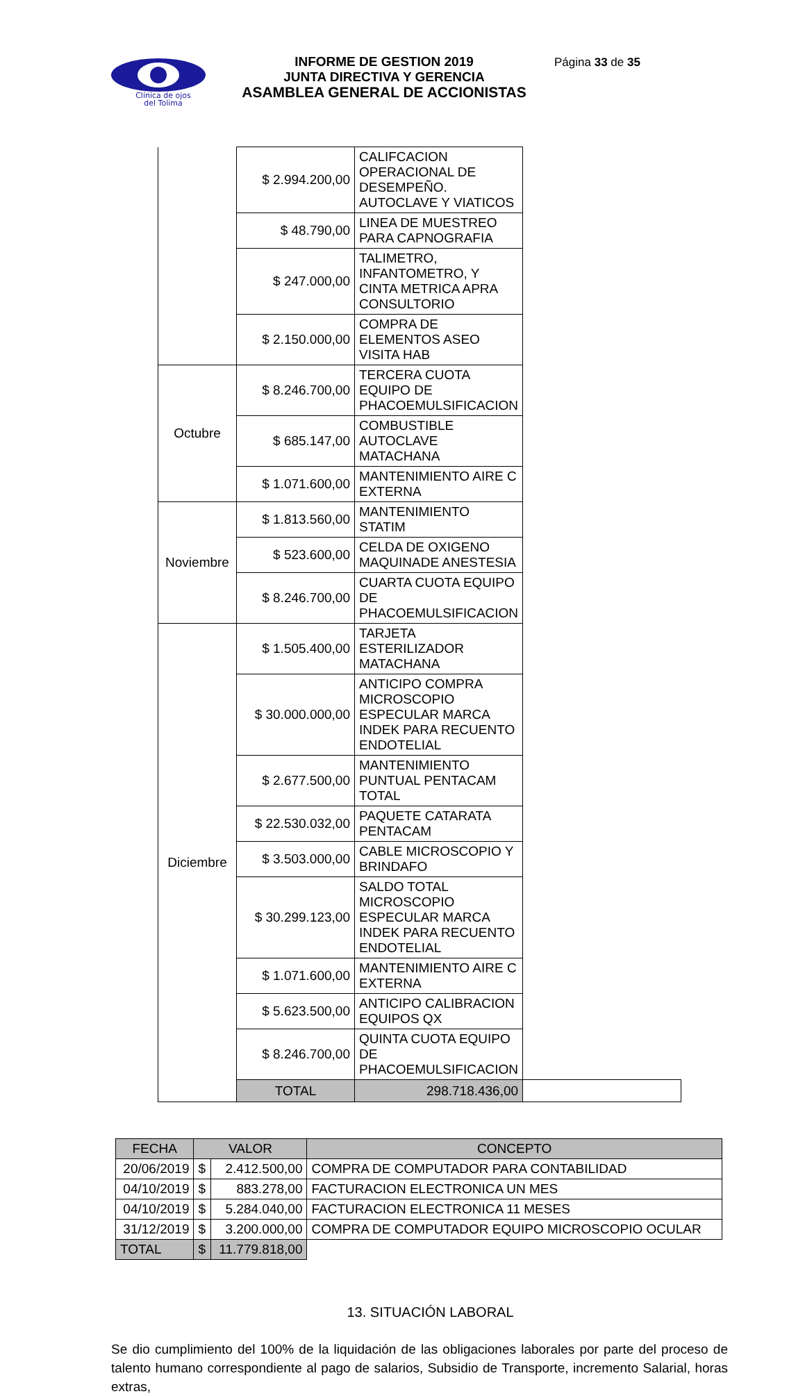Clínica de ojos
del Tolima
INFORME DE GESTION 2019
JUNTA DIRECTIVA Y GERENCIA
ASAMBLEA GENERAL DE ACCIONISTAS
Página 33 de 35
| | $ 2.994.200,00 | CALIFCACION OPERACIONAL DE DESEMPEÑO. AUTOCLAVE Y VIATICOS | |
| | $ 48.790,00 | LINEA DE MUESTREO PARA CAPNOGRAFIA | |
| | $ 247.000,00 | TALIMETRO, INFANTOMETRO, Y CINTA METRICA APRA CONSULTORIO | |
| | $ 2.150.000,00 | COMPRA DE ELEMENTOS ASEO VISITA HAB | |
| Octubre | $ 8.246.700,00 | TERCERA CUOTA EQUIPO DE PHACOEMULSIFICACION | |
| | $ 685.147,00 | COMBUSTIBLE AUTOCLAVE MATACHANA | |
| | $ 1.071.600,00 | MANTENIMIENTO AIRE C EXTERNA | |
| Noviembre | $ 1.813.560,00 | MANTENIMIENTO STATIM | |
| | $ 523.600,00 | CELDA DE OXIGENO MAQUINADE ANESTESIA | |
| | $ 8.246.700,00 | CUARTA CUOTA EQUIPO DE PHACOEMULSIFICACION | |
| Diciembre | $ 1.505.400,00 | TARJETA ESTERILIZADOR MATACHANA | |
| | $ 30.000.000,00 | ANTICIPO COMPRA MICROSCOPIO ESPECULAR MARCA INDEK PARA RECUENTO ENDOTELIAL | |
| | $ 2.677.500,00 | MANTENIMIENTO PUNTUAL PENTACAM TOTAL | |
| | $ 22.530.032,00 | PAQUETE CATARATA PENTACAM | |
| | $ 3.503.000,00 | CABLE MICROSCOPIO Y BRINDAFO | |
| | $ 30.299.123,00 | SALDO TOTAL MICROSCOPIO ESPECULAR MARCA INDEK PARA RECUENTO ENDOTELIAL | |
| | $ 1.071.600,00 | MANTENIMIENTO AIRE C EXTERNA | |
| | $ 5.623.500,00 | ANTICIPO CALIBRACION EQUIPOS QX | |
| | $ 8.246.700,00 | QUINTA CUOTA EQUIPO DE PHACOEMULSIFICACION | |
| | TOTAL | 298.718.436,00 | |
| FECHA | VALOR | | CONCEPTO |
| --- | --- | --- | --- |
| 20/06/2019 | $ | 2.412.500,00 | COMPRA DE COMPUTADOR PARA CONTABILIDAD |
| 04/10/2019 | $ | 883.278,00 | FACTURACION ELECTRONICA UN MES |
| 04/10/2019 | $ | 5.284.040,00 | FACTURACION ELECTRONICA 11 MESES |
| 31/12/2019 | $ | 3.200.000,00 | COMPRA DE COMPUTADOR EQUIPO MICROSCOPIO OCULAR |
| TOTAL | $ | 11.779.818,00 | |
13. SITUACIÓN LABORAL
Se dio cumplimiento del 100% de la liquidación de las obligaciones laborales por parte del proceso de talento humano correspondiente al pago de salarios, Subsidio de Transporte, incremento Salarial, horas extras,